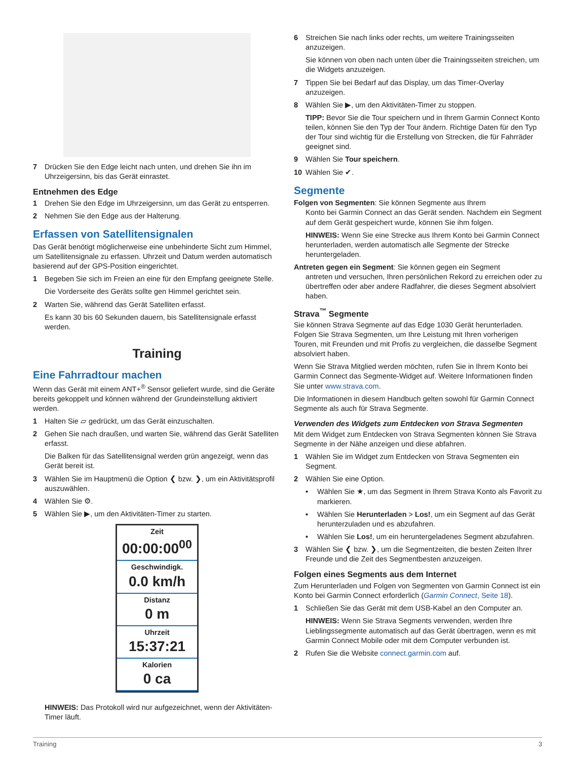7 Drücken Sie den Edge leicht nach unten, und drehen Sie ihn im Uhrzeigersinn, bis das Gerät einrastet.
Entnehmen des Edge
1 Drehen Sie den Edge im Uhrzeigersinn, um das Gerät zu entsperren.
2 Nehmen Sie den Edge aus der Halterung.
Erfassen von Satellitensignalen
Das Gerät benötigt möglicherweise eine unbehinderte Sicht zum Himmel, um Satellitensignale zu erfassen. Uhrzeit und Datum werden automatisch basierend auf der GPS-Position eingerichtet.
1 Begeben Sie sich im Freien an eine für den Empfang geeignete Stelle.
Die Vorderseite des Geräts sollte gen Himmel gerichtet sein.
2 Warten Sie, während das Gerät Satelliten erfasst.
Es kann 30 bis 60 Sekunden dauern, bis Satellitensignale erfasst werden.
Training
Eine Fahrradtour machen
Wenn das Gerät mit einem ANT+<sup>®</sup> Sensor geliefert wurde, sind die Geräte bereits gekoppelt und können während der Grundeinstellung aktiviert werden.
1 Halten Sie ▱ gedrückt, um das Gerät einzuschalten.
2 Gehen Sie nach draußen, und warten Sie, während das Gerät Satelliten erfasst.
Die Balken für das Satellitensignal werden grün angezeigt, wenn das Gerät bereit ist.
3 Wählen Sie im Hauptmenü die Option ❮ bzw. ❯, um ein Aktivitätsprofil auszuwählen.
4 Wählen Sie ⚙.
5 Wählen Sie ▶, um den Aktivitäten-Timer zu starten.
Zeit
00:00:00<sup>00</sup>
Geschwindigk.
0.0 km/h
Distanz
0 m
Uhrzeit
15:37:21
Kalorien
0 ca
HINWEIS: Das Protokoll wird nur aufgezeichnet, wenn der Aktivitäten-Timer läuft.
6 Streichen Sie nach links oder rechts, um weitere Trainingsseiten anzuzeigen.
Sie können von oben nach unten über die Trainingsseiten streichen, um die Widgets anzuzeigen.
7 Tippen Sie bei Bedarf auf das Display, um das Timer-Overlay anzuzeigen.
8 Wählen Sie ▶, um den Aktivitäten-Timer zu stoppen.
TIPP: Bevor Sie die Tour speichern und in Ihrem Garmin Connect Konto teilen, können Sie den Typ der Tour ändern. Richtige Daten für den Typ der Tour sind wichtig für die Erstellung von Strecken, die für Fahrräder geeignet sind.
9 Wählen Sie Tour speichern.
10 Wählen Sie ✔.
Segmente
Folgen von Segmenten: Sie können Segmente aus Ihrem
Konto bei Garmin Connect an das Gerät senden. Nachdem ein Segment auf dem Gerät gespeichert wurde, können Sie ihm folgen.
HINWEIS: Wenn Sie eine Strecke aus Ihrem Konto bei Garmin Connect herunterladen, werden automatisch alle Segmente der Strecke heruntergeladen.
Antreten gegen ein Segment: Sie können gegen ein Segment
antreten und versuchen, Ihren persönlichen Rekord zu erreichen oder zu übertreffen oder aber andere Radfahrer, die dieses Segment absolviert haben.
Strava<sup>™</sup> Segmente
Sie können Strava Segmente auf das Edge 1030 Gerät herunterladen. Folgen Sie Strava Segmenten, um Ihre Leistung mit Ihren vorherigen Touren, mit Freunden und mit Profis zu vergleichen, die dasselbe Segment absolviert haben.
Wenn Sie Strava Mitglied werden möchten, rufen Sie in Ihrem Konto bei Garmin Connect das Segmente-Widget auf. Weitere Informationen finden Sie unter www.strava.com.
Die Informationen in diesem Handbuch gelten sowohl für Garmin Connect Segmente als auch für Strava Segmente.
Verwenden des Widgets zum Entdecken von Strava Segmenten
Mit dem Widget zum Entdecken von Strava Segmenten können Sie Strava Segmente in der Nähe anzeigen und diese abfahren.
1 Wählen Sie im Widget zum Entdecken von Strava Segmenten ein Segment.
2 Wählen Sie eine Option.
• Wählen Sie ★, um das Segment in Ihrem Strava Konto als Favorit zu markieren.
• Wählen Sie Herunterladen > Los!, um ein Segment auf das Gerät herunterzuladen und es abzufahren.
• Wählen Sie Los!, um ein heruntergeladenes Segment abzufahren.
3 Wählen Sie ❮ bzw. ❯, um die Segmentzeiten, die besten Zeiten Ihrer Freunde und die Zeit des Segmentbesten anzuzeigen.
Folgen eines Segments aus dem Internet
Zum Herunterladen und Folgen von Segmenten von Garmin Connect ist ein Konto bei Garmin Connect erforderlich (Garmin Connect, Seite 18).
1 Schließen Sie das Gerät mit dem USB-Kabel an den Computer an.
HINWEIS: Wenn Sie Strava Segments verwenden, werden Ihre Lieblingssegmente automatisch auf das Gerät übertragen, wenn es mit Garmin Connect Mobile oder mit dem Computer verbunden ist.
2 Rufen Sie die Website connect.garmin.com auf.
Training 3